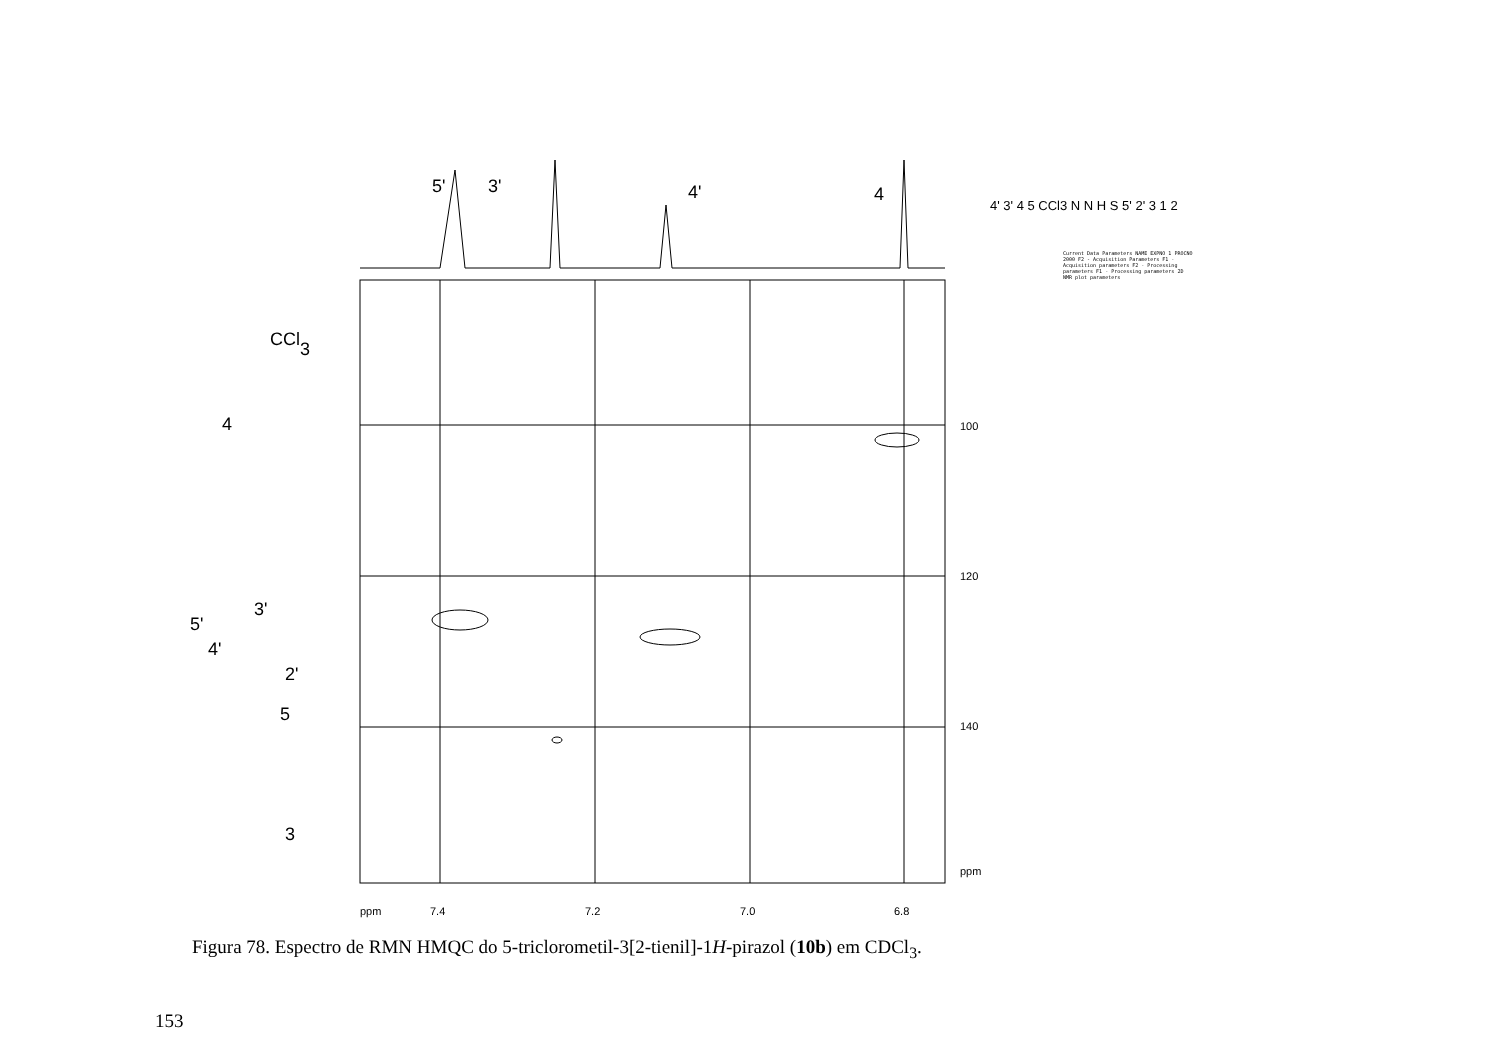5'
3'
4'
4
CCl3
4
3'
5'
4'
2'
5
3
100
120
140
ppm
ppm
7.4
7.2
7.0
6.8
4' 3' 4 5 CCl3 N N H S 5' 2' 3 1 2
Current Data Parameters NAME EXPNO 1 PROCNO 2000 F2 - Acquisition Parameters F1 - Acquisition parameters F2 - Processing parameters F1 - Processing parameters 2D NMR plot parameters
Figura 78. Espectro de RMN HMQC do 5-triclorometil-3[2-tienil]-1H-pirazol (10b) em CDCl<sub>3</sub>.
153